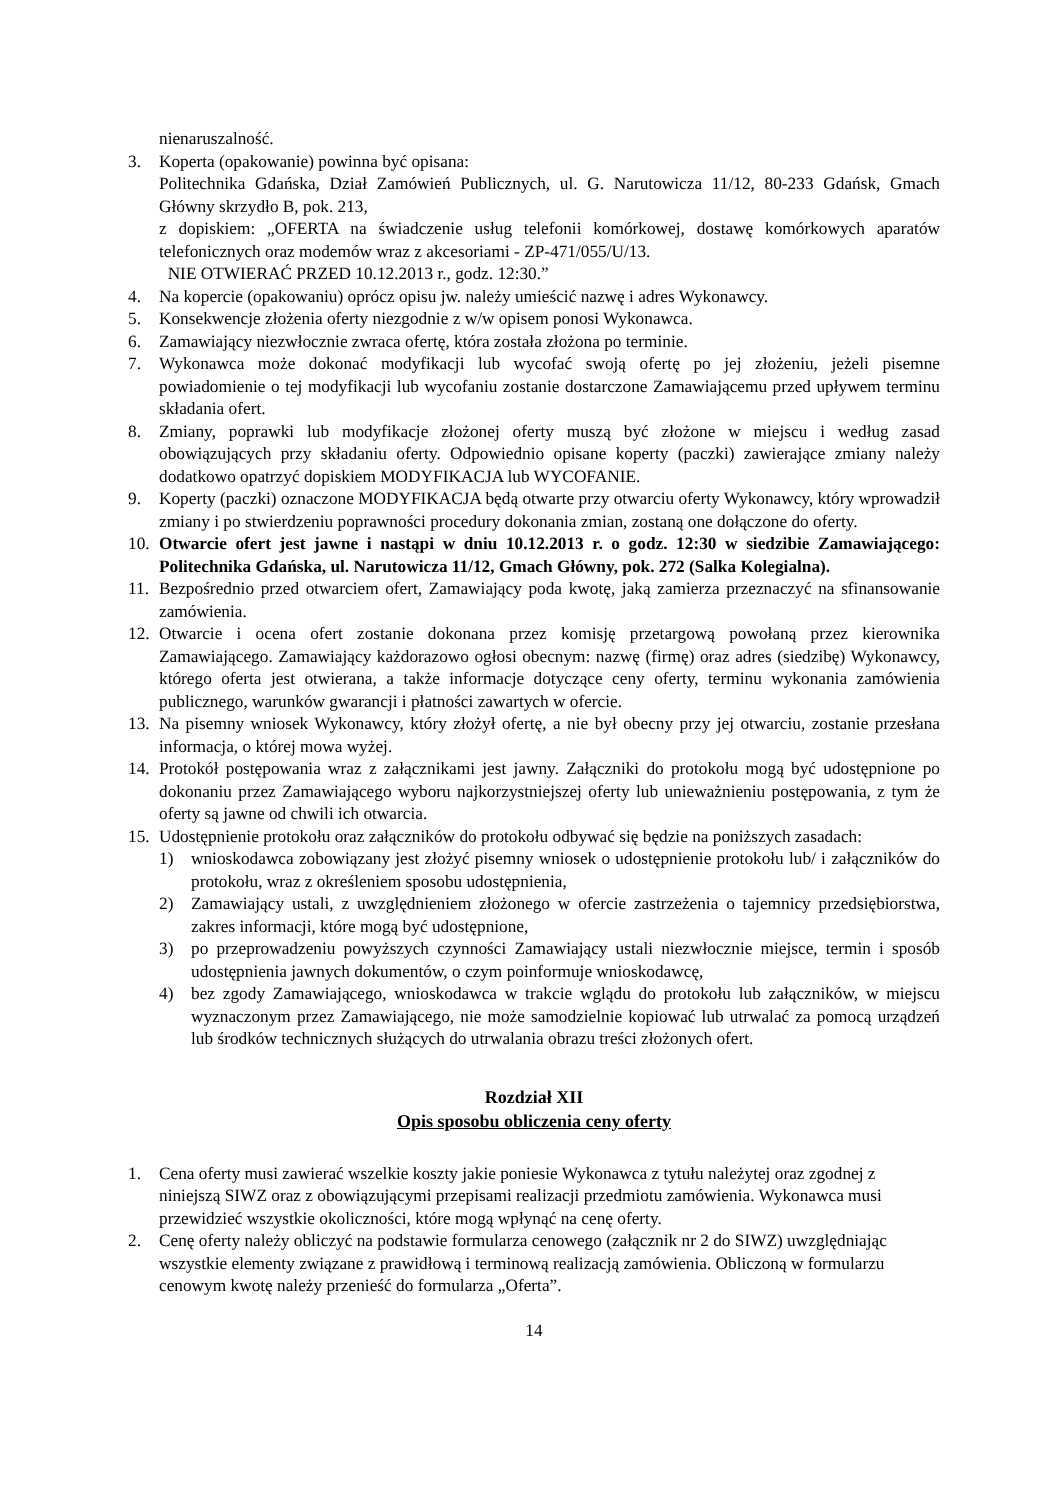nienaruszalność.
3. Koperta (opakowanie) powinna być opisana:
Politechnika Gdańska, Dział Zamówień Publicznych, ul. G. Narutowicza 11/12, 80-233 Gdańsk, Gmach Główny skrzydło B, pok. 213,
z dopiskiem: „OFERTA na świadczenie usług telefonii komórkowej, dostawę komórkowych aparatów telefonicznych oraz modemów wraz z akcesoriami - ZP-471/055/U/13.
NIE OTWIERAĆ PRZED 10.12.2013 r., godz. 12:30.”
4. Na kopercie (opakowaniu) oprócz opisu jw. należy umieścić nazwę i adres Wykonawcy.
5. Konsekwencje złożenia oferty niezgodnie z w/w opisem ponosi Wykonawca.
6. Zamawiający niezwłocznie zwraca ofertę, która została złożona po terminie.
7. Wykonawca może dokonać modyfikacji lub wycofać swoją ofertę po jej złożeniu, jeżeli pisemne powiadomienie o tej modyfikacji lub wycofaniu zostanie dostarczone Zamawiającemu przed upływem terminu składania ofert.
8. Zmiany, poprawki lub modyfikacje złożonej oferty muszą być złożone w miejscu i według zasad obowiązujących przy składaniu oferty. Odpowiednio opisane koperty (paczki) zawierające zmiany należy dodatkowo opatrzyć dopiskiem MODYFIKACJA lub WYCOFANIE.
9. Koperty (paczki) oznaczone MODYFIKACJA będą otwarte przy otwarciu oferty Wykonawcy, który wprowadził zmiany i po stwierdzeniu poprawności procedury dokonania zmian, zostaną one dołączone do oferty.
10. Otwarcie ofert jest jawne i nastąpi w dniu 10.12.2013 r. o godz. 12:30 w siedzibie Zamawiającego: Politechnika Gdańska, ul. Narutowicza 11/12, Gmach Główny, pok. 272 (Salka Kolegialna).
11. Bezpośrednio przed otwarciem ofert, Zamawiający poda kwotę, jaką zamierza przeznaczyć na sfinansowanie zamówienia.
12. Otwarcie i ocena ofert zostanie dokonana przez komisję przetargową powołaną przez kierownika Zamawiającego. Zamawiający każdorazowo ogłosi obecnym: nazwę (firmę) oraz adres (siedzibę) Wykonawcy, którego oferta jest otwierana, a także informacje dotyczące ceny oferty, terminu wykonania zamówienia publicznego, warunków gwarancji i płatności zawartych w ofercie.
13. Na pisemny wniosek Wykonawcy, który złożył ofertę, a nie był obecny przy jej otwarciu, zostanie przesłana informacja, o której mowa wyżej.
14. Protokół postępowania wraz z załącznikami jest jawny. Załączniki do protokołu mogą być udostępnione po dokonaniu przez Zamawiającego wyboru najkorzystniejszej oferty lub unieważnieniu postępowania, z tym że oferty są jawne od chwili ich otwarcia.
15. Udostępnienie protokołu oraz załączników do protokołu odbywać się będzie na poniższych zasadach:
1) wnioskodawca zobowiązany jest złożyć pisemny wniosek o udostępnienie protokołu lub/ i załączników do protokołu, wraz z określeniem sposobu udostępnienia,
2) Zamawiający ustali, z uwzględnieniem złożonego w ofercie zastrzeżenia o tajemnicy przedsiębiorstwa, zakres informacji, które mogą być udostępnione,
3) po przeprowadzeniu powyższych czynności Zamawiający ustali niezwłocznie miejsce, termin i sposób udostępnienia jawnych dokumentów, o czym poinformuje wnioskodawcę,
4) bez zgody Zamawiającego, wnioskodawca w trakcie wglądu do protokołu lub załączników, w miejscu wyznaczonym przez Zamawiającego, nie może samodzielnie kopiować lub utrwalać za pomocą urządzeń lub środków technicznych służących do utrwalania obrazu treści złożonych ofert.
Rozdział XII
Opis sposobu obliczenia ceny oferty
1. Cena oferty musi zawierać wszelkie koszty jakie poniesie Wykonawca z tytułu należytej oraz zgodnej z niniejszą SIWZ oraz z obowiązującymi przepisami realizacji przedmiotu zamówienia. Wykonawca musi przewidzieć wszystkie okoliczności, które mogą wpłynąć na cenę oferty.
2. Cenę oferty należy obliczyć na podstawie formularza cenowego (załącznik nr 2 do SIWZ) uwzględniając wszystkie elementy związane z prawidłową i terminową realizacją zamówienia. Obliczoną w formularzu cenowym kwotę należy przenieść do formularza „Oferta”.
14